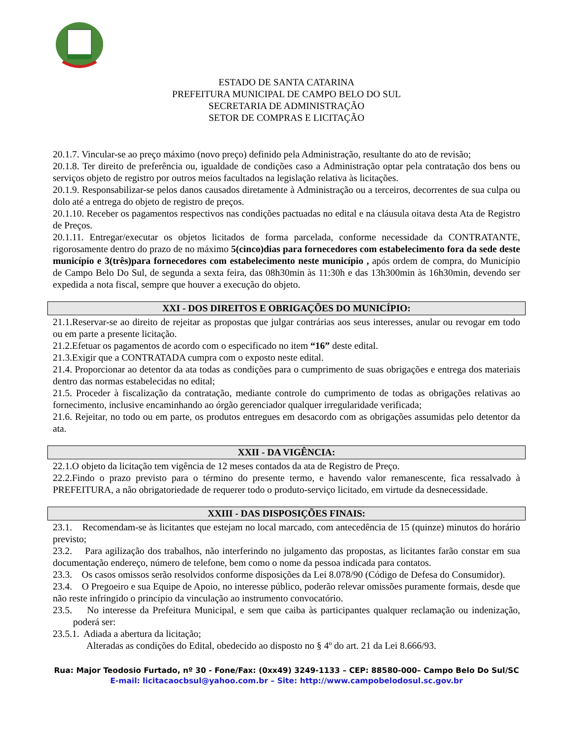ESTADO DE SANTA CATARINA
PREFEITURA MUNICIPAL DE CAMPO BELO DO SUL
SECRETARIA DE ADMINISTRAÇÃO
SETOR DE COMPRAS E LICITAÇÃO
20.1.7. Vincular-se ao preço máximo (novo preço) definido pela Administração, resultante do ato de revisão;
20.1.8. Ter direito de preferência ou, igualdade de condições caso a Administração optar pela contratação dos bens ou serviços objeto de registro por outros meios facultados na legislação relativa às licitações.
20.1.9. Responsabilizar-se pelos danos causados diretamente à Administração ou a terceiros, decorrentes de sua culpa ou dolo até a entrega do objeto de registro de preços.
20.1.10. Receber os pagamentos respectivos nas condições pactuadas no edital e na cláusula oitava desta Ata de Registro de Preços.
20.1.11. Entregar/executar os objetos licitados de forma parcelada, conforme necessidade da CONTRATANTE, rigorosamente dentro do prazo de no máximo 5(cinco)dias para fornecedores com estabelecimento fora da sede deste município e 3(três)para fornecedores com estabelecimento neste município , após ordem de compra, do Município de Campo Belo Do Sul, de segunda a sexta feira, das 08h30min às 11:30h e das 13h300min às 16h30min, devendo ser expedida a nota fiscal, sempre que houver a execução do objeto.
XXI - DOS DIREITOS E OBRIGAÇÕES DO MUNICÍPIO:
21.1.Reservar-se ao direito de rejeitar as propostas que julgar contrárias aos seus interesses, anular ou revogar em todo ou em parte a presente licitação.
21.2.Efetuar os pagamentos de acordo com o especificado no item “16” deste edital.
21.3.Exigir que a CONTRATADA cumpra com o exposto neste edital.
21.4. Proporcionar ao detentor da ata todas as condições para o cumprimento de suas obrigações e entrega dos materiais dentro das normas estabelecidas no edital;
21.5. Proceder à fiscalização da contratação, mediante controle do cumprimento de todas as obrigações relativas ao fornecimento, inclusive encaminhando ao órgão gerenciador qualquer irregularidade verificada;
21.6. Rejeitar, no todo ou em parte, os produtos entregues em desacordo com as obrigações assumidas pelo detentor da ata.
XXII - DA VIGÊNCIA:
22.1.O objeto da licitação tem vigência de 12 meses contados da ata de Registro de Preço.
22.2.Findo o prazo previsto para o término do presente termo, e havendo valor remanescente, fica ressalvado à PREFEITURA, a não obrigatoriedade de requerer todo o produto-serviço licitado, em virtude da desnecessidade.
XXIII - DAS DISPOSIÇÕES FINAIS:
23.1. Recomendam-se às licitantes que estejam no local marcado, com antecedência de 15 (quinze) minutos do horário previsto;
23.2. Para agilização dos trabalhos, não interferindo no julgamento das propostas, as licitantes farão constar em sua documentação endereço, número de telefone, bem como o nome da pessoa indicada para contatos.
23.3. Os casos omissos serão resolvidos conforme disposições da Lei 8.078/90 (Código de Defesa do Consumidor).
23.4. O Pregoeiro e sua Equipe de Apoio, no interesse público, poderão relevar omissões puramente formais, desde que não reste infringido o princípio da vinculação ao instrumento convocatório.
23.5. No interesse da Prefeitura Municipal, e sem que caiba às participantes qualquer reclamação ou indenização, poderá ser:
23.5.1. Adiada a abertura da licitação;
Alteradas as condições do Edital, obedecido ao disposto no § 4º do art. 21 da Lei 8.666/93.
Rua: Major Teodosio Furtado, nº 30 - Fone/Fax: (0xx49) 3249-1133 – CEP: 88580-000– Campo Belo Do Sul/SC
E-mail: licitacaocbsul@yahoo.com.br – Site: http://www.campobelodosul.sc.gov.br